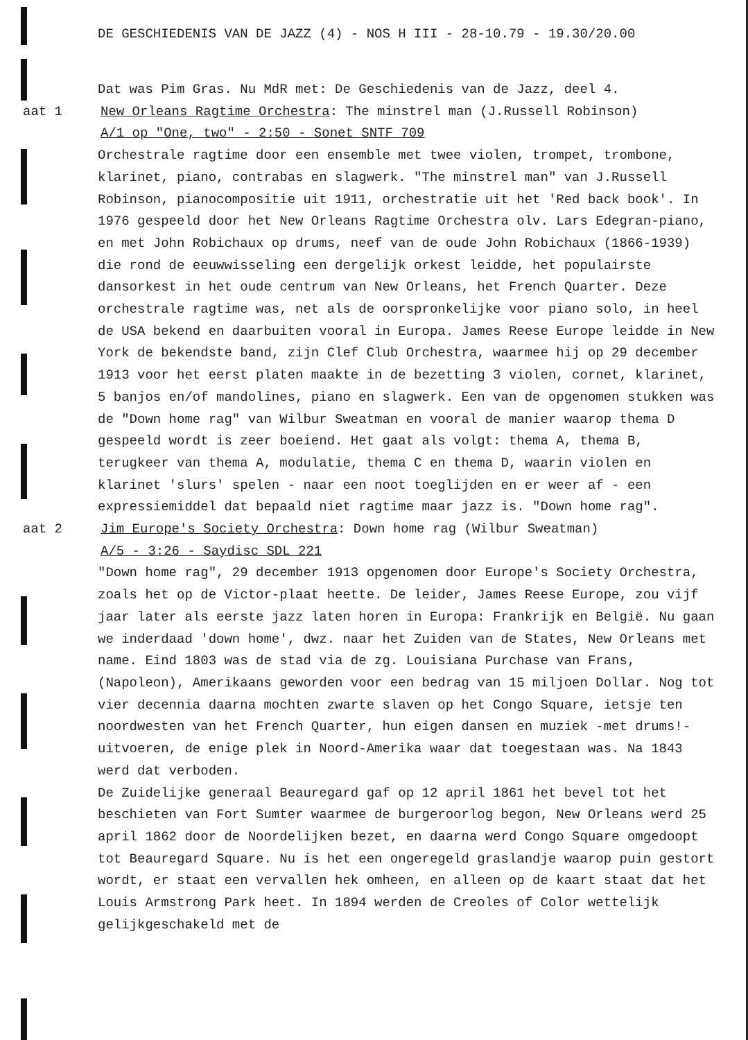DE GESCHIEDENIS VAN DE JAZZ (4) - NOS H III - 28-10.79 - 19.30/20.00
Dat was Pim Gras. Nu MdR met: De Geschiedenis van de Jazz, deel 4.
aat 1 New Orleans Ragtime Orchestra: The minstrel man (J.Russell Robinson)
A/1 op "One, two" - 2:50 - Sonet SNTF 709
Orchestrale ragtime door een ensemble met twee violen, trompet, trombone, klarinet, piano, contrabas en slagwerk. "The minstrel man" van J.Russell Robinson, pianocompositie uit 1911, orchestratie uit het 'Red back book'. In 1976 gespeeld door het New Orleans Ragtime Orchestra olv. Lars Edegran-piano, en met John Robichaux op drums, neef van de oude John Robichaux (1866-1939) die rond de eeuwwisseling een dergelijk orkest leidde, het populairste dansorkest in het oude centrum van New Orleans, het French Quarter. Deze orchestrale ragtime was, net als de oorspronkelijke voor piano solo, in heel de USA bekend en daarbuiten vooral in Europa. James Reese Europe leidde in New York de bekendste band, zijn Clef Club Orchestra, waarmee hij op 29 december 1913 voor het eerst platen maakte in de bezetting 3 violen, cornet, klarinet, 5 banjos en/of mandolines, piano en slagwerk. Een van de opgenomen stukken was de "Down home rag" van Wilbur Sweatman en vooral de manier waarop thema D gespeeld wordt is zeer boeiend. Het gaat als volgt: thema A, thema B, terugkeer van thema A, modulatie, thema C en thema D, waarin violen en klarinet 'slurs' spelen - naar een noot toeglijden en er weer af - een expressiemiddel dat bepaald niet ragtime maar jazz is. "Down home rag".
aat 2 Jim Europe's Society Orchestra: Down home rag (Wilbur Sweatman)
A/5 - 3:26 - Saydisc SDL 221
"Down home rag", 29 december 1913 opgenomen door Europe's Society Orchestra, zoals het op de Victor-plaat heette. De leider, James Reese Europe, zou vijf jaar later als eerste jazz laten horen in Europa: Frankrijk en België. Nu gaan we inderdaad 'down home', dwz. naar het Zuiden van de States, New Orleans met name. Eind 1803 was de stad via de zg. Louisiana Purchase van Frans, (Napoleon), Amerikaans geworden voor een bedrag van 15 miljoen Dollar. Nog tot vier decennia daarna mochten zwarte slaven op het Congo Square, ietsje ten noordwesten van het French Quarter, hun eigen dansen en muziek -met drums!- uitvoeren, de enige plek in Noord-Amerika waar dat toegestaan was. Na 1843 werd dat verboden.
De Zuidelijke generaal Beauregard gaf op 12 april 1861 het bevel tot het beschieten van Fort Sumter waarmee de burgeroorlog begon, New Orleans werd 25 april 1862 door de Noordelijken bezet, en daarna werd Congo Square omgedoopt tot Beauregard Square. Nu is het een ongeregeld graslandje waarop puin gestort wordt, er staat een vervallen hek omheen, en alleen op de kaart staat dat het Louis Armstrong Park heet. In 1894 werden de Creoles of Color wettelijk gelijkgeschakeld met de